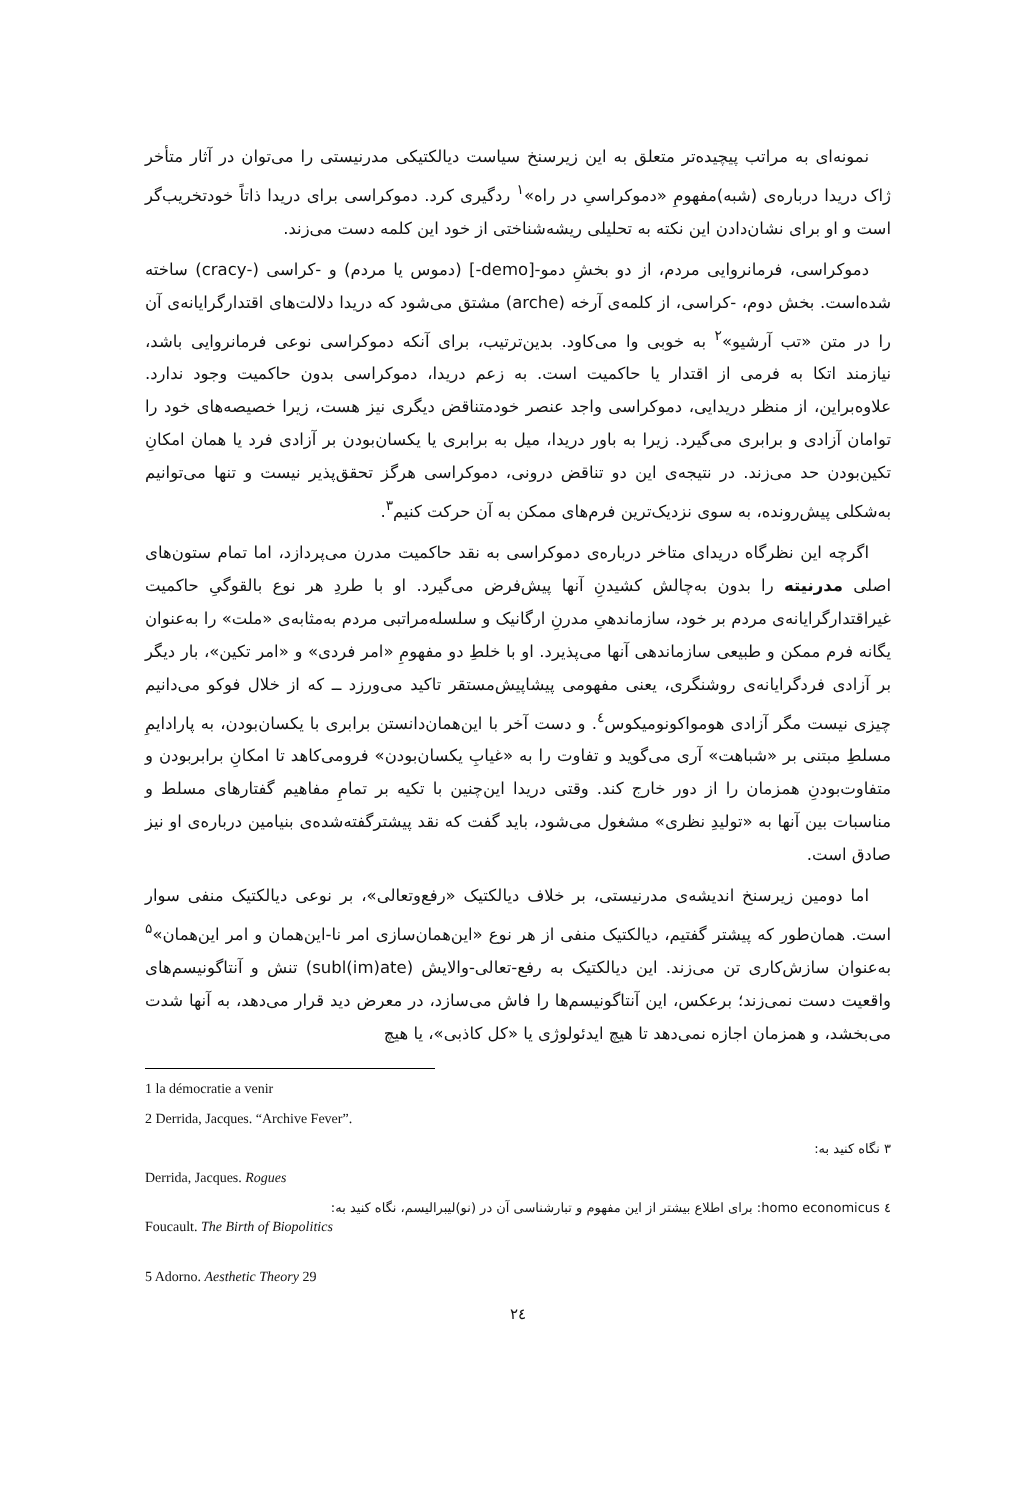نمونه‌ای به مراتب پیچیده‌تر متعلق به این زیرسنخ سیاست دیالکتیکی مدرنیستی را می‌توان در آثار متأخر ژاک دریدا درباره‌ی (شبه)مفهومِ «دموکراسیِ در راه»<sup>۱</sup> ردگیری کرد. دموکراسی برای دریدا ذاتاً خودتخریب‌گر است و او برای نشان‌دادن این نکته به تحلیلی ریشه‌شناختی از خود این کلمه دست می‌زند.
دموکراسی، فرمانروایی مردم، از دو بخشِ دمو-[demo-] (دموس یا مردم) و -کراسی (-cracy) ساخته شده‌است. بخش دوم، -کراسی، از کلمه‌ی آرخه (arche) مشتق می‌شود که دریدا دلالت‌های اقتدارگرایانه‌ی آن را در متن «تب آرشیو»<sup>۲</sup> به خوبی وا می‌کاود. بدین‌ترتیب، برای آنکه دموکراسی نوعی فرمانروایی باشد، نیازمند اتکا به فرمی از اقتدار یا حاکمیت است. به زعم دریدا، دموکراسی بدون حاکمیت وجود ندارد. علاوه‌براین، از منظر دریدایی، دموکراسی واجد عنصر خودمتناقض دیگری نیز هست، زیرا خصیصه‌های خود را توامان آزادی و برابری می‌گیرد. زیرا به باور دریدا، میل به برابری یا یکسان‌بودن بر آزادی فرد یا همان امکانِ تکین‌بودن حد می‌زند. در نتیجه‌ی این دو تناقض درونی، دموکراسی هرگز تحقق‌پذیر نیست و تنها می‌توانیم به‌شکلی پیش‌رونده، به سوی نزدیک‌ترین فرم‌های ممکن به آن حرکت کنیم<sup>۳</sup>.
اگرچه این نظرگاه دریدای متاخر درباره‌ی دموکراسی به نقد حاکمیت مدرن می‌پردازد، اما تمام ستون‌های اصلی مدرنیته را بدون به‌چالش کشیدنِ آنها پیش‌فرض می‌گیرد. او با طردِ هر نوع بالقوگیِ حاکمیت غیراقتدارگرایانه‌ی مردم بر خود، سازماندهیِ مدرنِ ارگانیک و سلسله‌مراتبی مردم به‌مثابه‌ی «ملت» را به‌عنوان یگانه فرم ممکن و طبیعی سازماندهی آنها می‌پذیرد. او با خلطِ دو مفهومِ «امر فردی» و «امر تکین»، بار دیگر بر آزادی فردگرایانه‌ی روشنگری، یعنی مفهومی پیشاپیش‌مستقر تاکید می‌ورزد ــ که از خلال فوکو می‌دانیم چیزی نیست مگر آزادی هومواکونومیکوس<sup>٤</sup>. و دست آخر با این‌همان‌دانستن برابری با یکسان‌بودن، به پارادایمِ مسلطِ مبتنی بر «شباهت» آری می‌گوید و تفاوت را به «غیابِ یکسان‌بودن» فرومی‌کاهد تا امکانِ برابربودن و متفاوت‌بودنِ همزمان را از دور خارج کند. وقتی دریدا این‌چنین با تکیه بر تمامِ مفاهیم گفتارهای مسلط و مناسبات بین آنها به «تولیدِ نظری» مشغول می‌شود، باید گفت که نقد پیشترگفته‌شده‌ی بنیامین درباره‌ی او نیز صادق است.
اما دومین زیرسنخ اندیشه‌ی مدرنیستی، بر خلاف دیالکتیک «رفع‌وتعالی»، بر نوعی دیالکتیک منفی سوار است. همان‌طور که پیشتر گفتیم، دیالکتیک منفی از هر نوع «این‌همان‌سازی امر نا-این‌همان و امر این‌همان»<sup>۵</sup> به‌عنوان سازش‌کاری تن می‌زند. این دیالکتیک به رفع-تعالی-والایش (subl(im)ate) تنش و آنتاگونیسم‌های واقعیت دست نمی‌زند؛ برعکس، این آنتاگونیسم‌ها را فاش می‌سازد، در معرض دید قرار می‌دهد، به آنها شدت می‌بخشد، و همزمان اجازه نمی‌دهد تا هیچ ایدئولوژی یا «کل کاذبی»، یا هیچ
1 la démocratie a venir
2 Derrida, Jacques. “Archive Fever”.
۳ نگاه کنید به:
Derrida, Jacques. Rogues
٤ homo economicus: برای اطلاع بیشتر از این مفهوم و تبارشناسی آن در (نو)لیبرالیسم، نگاه کنید به:
Foucault. The Birth of Biopolitics
5 Adorno. Aesthetic Theory 29
۲٤